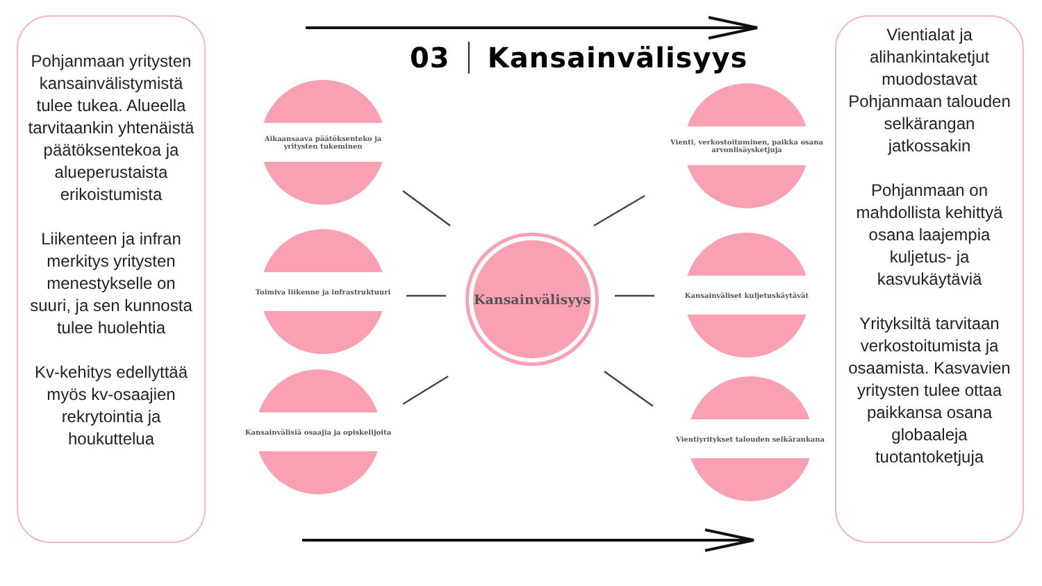Pohjanmaan yritysten kansainvälistymistä tulee tukea. Alueella tarvitaankin yhtenäistä päätöksentekoa ja alueperustaista erikoistumista
Liikenteen ja infran merkitys yritysten menestykselle on suuri, ja sen kunnosta tulee huolehtia
Kv-kehitys edellyttää myös kv-osaajien rekrytointia ja houkuttelua
03 Kansainvälisyys
Aikaansaava päätöksenteko ja yritysten tukeminen
Toimiva liikenne ja infrastruktuuri
Kansainvälisiä osaajia ja opiskelijoita
Kansainvälisyys
Vienti, verkostoituminen, paikka osana arvonlisäysketjuja
Kansainväliset kuljetuskäytävät
Vientiyritykset talouden selkärankana
Vientialat ja alihankintaketjut muodostavat Pohjanmaan talouden selkärangan jatkossakin
Pohjanmaan on mahdollista kehittyä osana laajempia kuljetus- ja kasvukäytäviä
Yrityksiltä tarvitaan verkostoitumista ja osaamista. Kasvavien yritysten tulee ottaa paikkansa osana globaaleja tuotantoketjuja